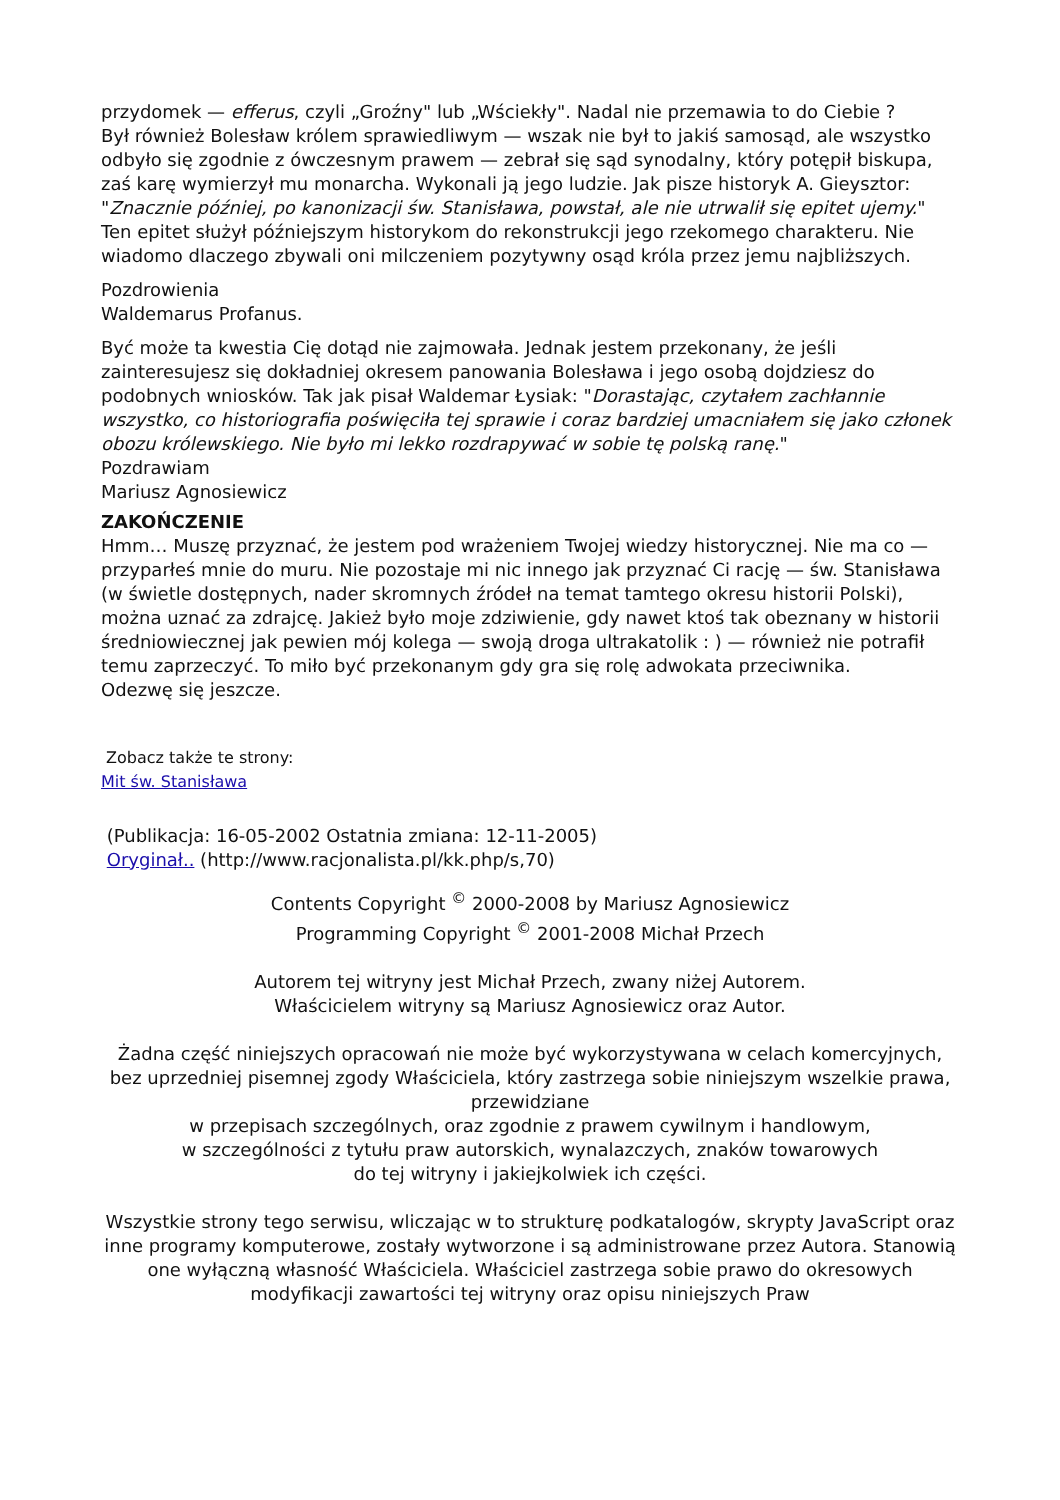przydomek — efferus, czyli „Groźny" lub „Wściekły". Nadal nie przemawia to do Ciebie ?
Był również Bolesław królem sprawiedliwym — wszak nie był to jakiś samosąd, ale wszystko odbyło się zgodnie z ówczesnym prawem — zebrał się sąd synodalny, który potępił biskupa, zaś karę wymierzył mu monarcha. Wykonali ją jego ludzie. Jak pisze historyk A. Gieysztor: "Znacznie później, po kanonizacji św. Stanisława, powstał, ale nie utrwalił się epitet ujemy." Ten epitet służył późniejszym historykom do rekonstrukcji jego rzekomego charakteru. Nie wiadomo dlaczego zbywali oni milczeniem pozytywny osąd króla przez jemu najbliższych.
Pozdrowienia
Waldemarus Profanus.
Być może ta kwestia Cię dotąd nie zajmowała. Jednak jestem przekonany, że jeśli zainteresujesz się dokładniej okresem panowania Bolesława i jego osobą dojdziesz do podobnych wniosków. Tak jak pisał Waldemar Łysiak: "Dorastając, czytałem zachłannie wszystko, co historiografia poświęciła tej sprawie i coraz bardziej umacniałem się jako członek obozu królewskiego. Nie było mi lekko rozdrapywać w sobie tę polską ranę."
Pozdrawiam
Mariusz Agnosiewicz
ZAKOŃCZENIE
Hmm… Muszę przyznać, że jestem pod wrażeniem Twojej wiedzy historycznej. Nie ma co — przyparłeś mnie do muru. Nie pozostaje mi nic innego jak przyznać Ci rację — św. Stanisława (w świetle dostępnych, nader skromnych źródeł na temat tamtego okresu historii Polski), można uznać za zdrajcę. Jakież było moje zdziwienie, gdy nawet ktoś tak obeznany w historii średniowiecznej jak pewien mój kolega — swoją droga ultrakatolik : ) — również nie potrafił temu zaprzeczyć. To miło być przekonanym gdy gra się rolę adwokata przeciwnika.
Odezwę się jeszcze.
Zobacz także te strony:
Mit św. Stanisława
(Publikacja: 16-05-2002 Ostatnia zmiana: 12-11-2005)
Oryginał.. (http://www.racjonalista.pl/kk.php/s,70)
Contents Copyright <sup>©</sup> 2000-2008 by Mariusz Agnosiewicz
Programming Copyright <sup>©</sup> 2001-2008 Michał Przech
Autorem tej witryny jest Michał Przech, zwany niżej Autorem.
Właścicielem witryny są Mariusz Agnosiewicz oraz Autor.
Żadna część niniejszych opracowań nie może być wykorzystywana w celach komercyjnych, bez uprzedniej pisemnej zgody Właściciela, który zastrzega sobie niniejszym wszelkie prawa, przewidziane
w przepisach szczególnych, oraz zgodnie z prawem cywilnym i handlowym,
w szczególności z tytułu praw autorskich, wynalazczych, znaków towarowych
do tej witryny i jakiejkolwiek ich części.
Wszystkie strony tego serwisu, wliczając w to strukturę podkatalogów, skrypty JavaScript oraz inne programy komputerowe, zostały wytworzone i są administrowane przez Autora. Stanowią one wyłączną własność Właściciela. Właściciel zastrzega sobie prawo do okresowych modyfikacji zawartości tej witryny oraz opisu niniejszych Praw